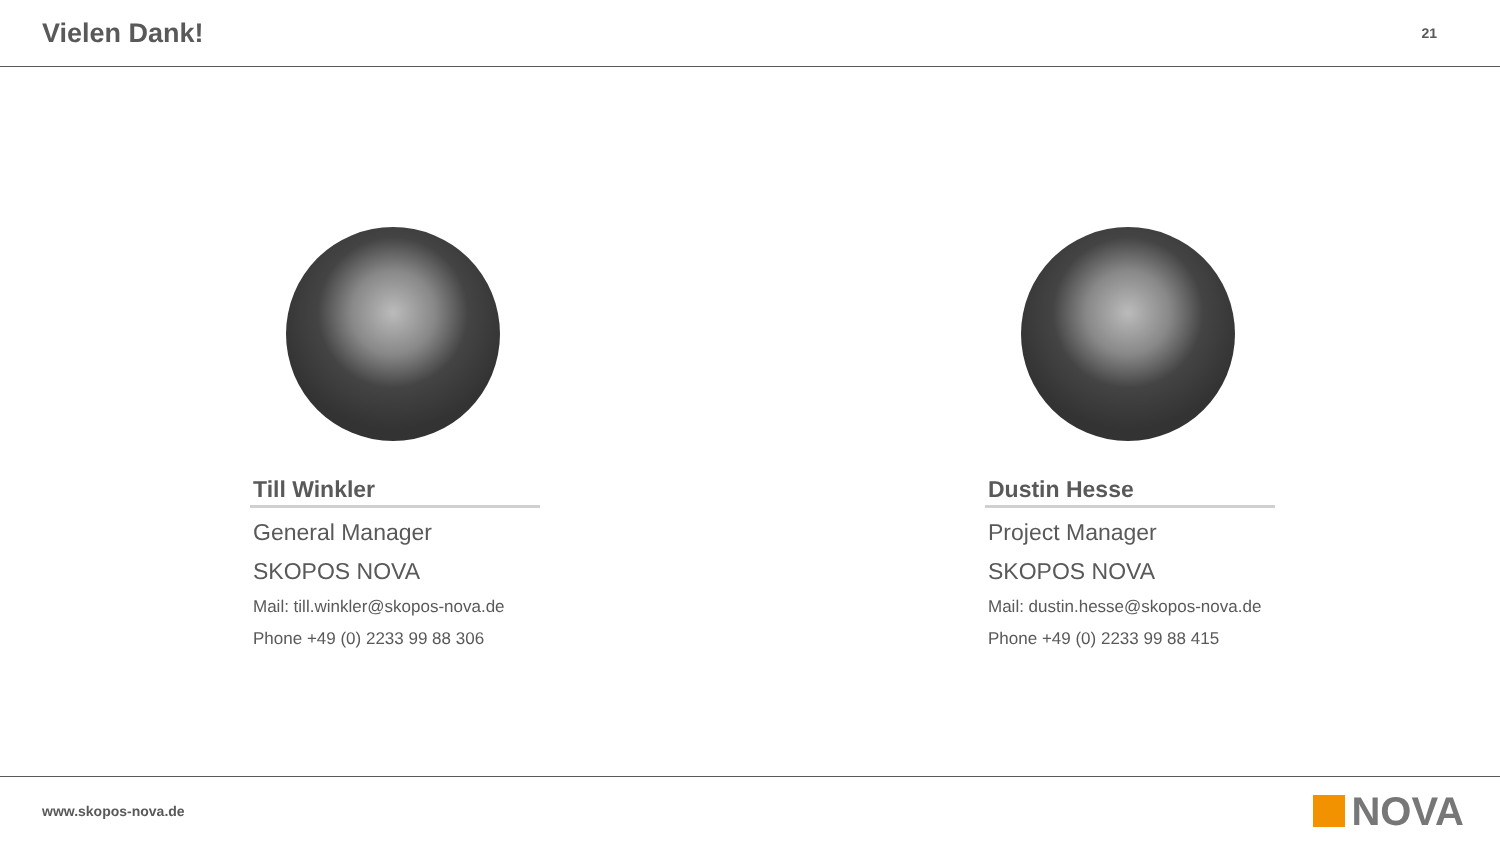Vielen Dank!
21
Till Winkler
General Manager
SKOPOS NOVA
Mail: till.winkler@skopos-nova.de
Phone +49 (0) 2233 99 88 306
Dustin Hesse
Project Manager
SKOPOS NOVA
Mail: dustin.hesse@skopos-nova.de
Phone +49 (0) 2233 99 88 415
www.skopos-nova.de NOVA